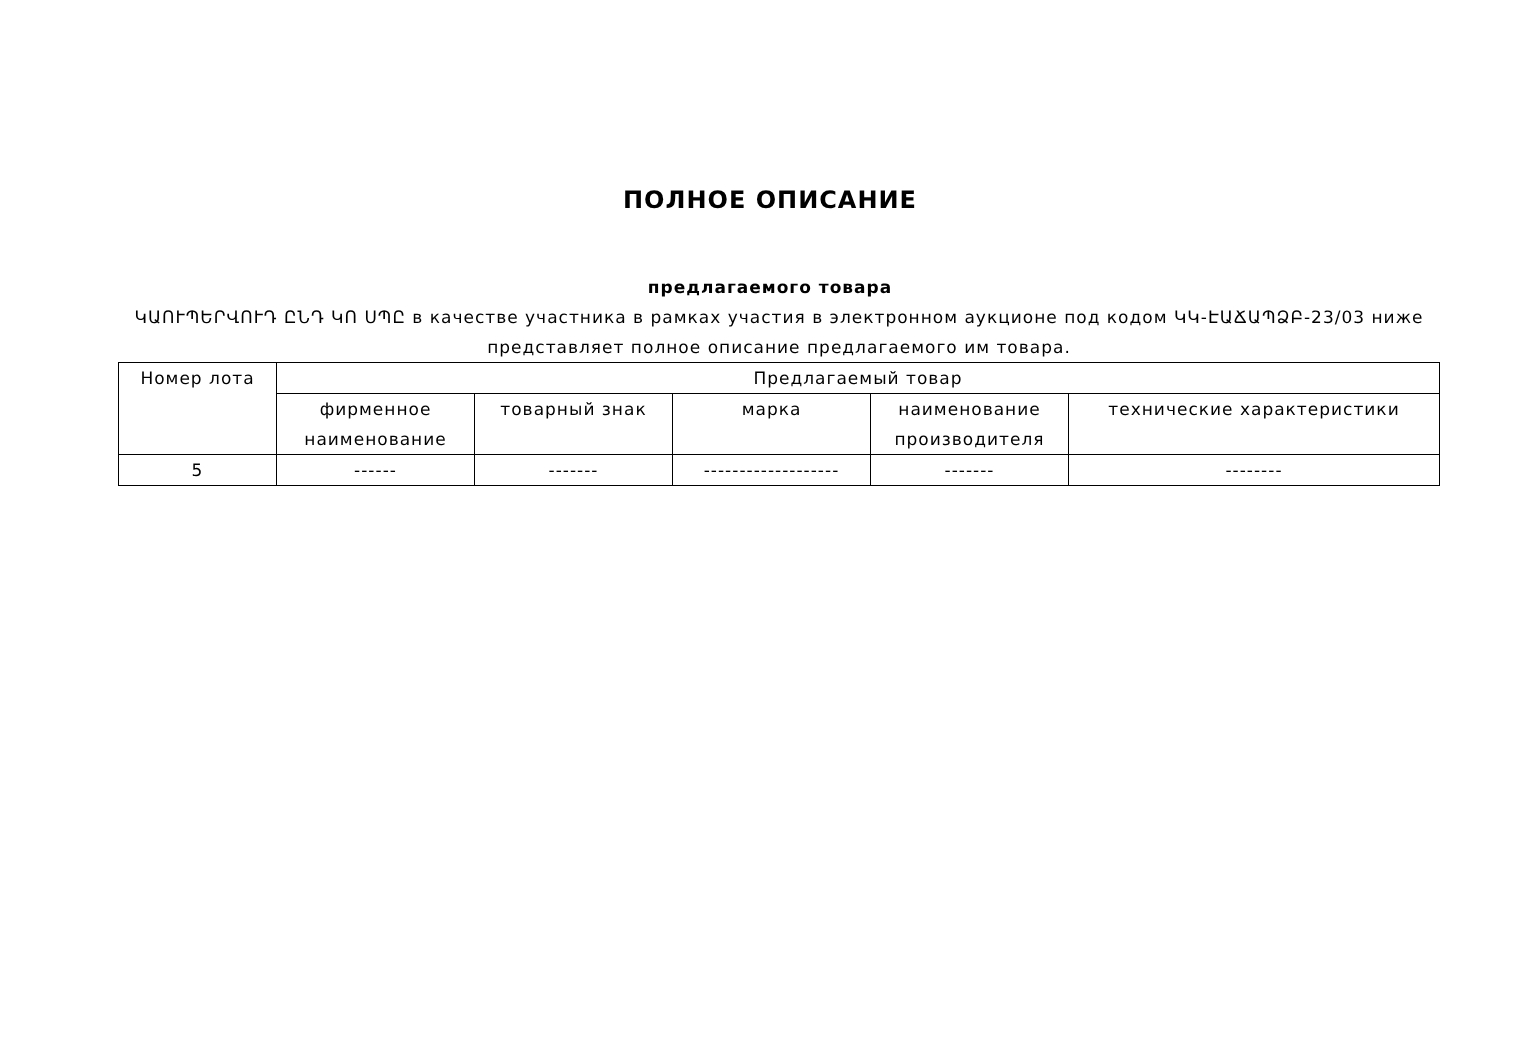ПОЛНОЕ ОПИСАНИЕ
предлагаемого товара
ԿԱՈՒՊԵՐՎՈՒԴ ԸՆԴ ԿՈ ՍՊԸ в качестве участника в рамках участия в электронном аукционе под кодом ԿԿ-ԷԱՃԱՊՁԲ-23/03 ниже представляет полное описание предлагаемого им товара.
| Номер лота | Предлагаемый товар | | | | |
| --- | --- | --- | --- | --- | --- |
| | фирменное наименование | товарный знак | марка | наименование производителя | технические характеристики |
| 5 | ------ | ------- | ------------------- | ------- | -------- |